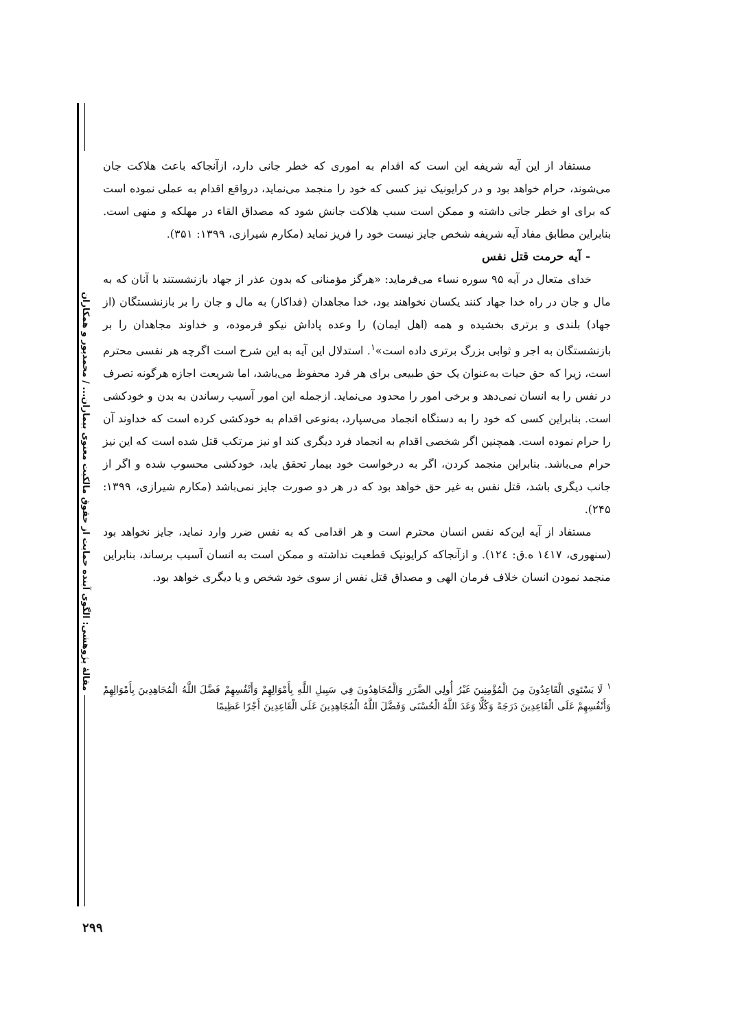مقالهٔ پژوهشی: الگوی آینده حمایت از حقوق مالکیت معنوی بیماران... / محمدپور و همکاران
مستفاد از این آیه شریفه این است که اقدام به اموری که خطر جانی دارد، ازآنجاکه باعث هلاکت جان می‌شوند، حرام خواهد بود و در کرایونیک نیز کسی که خود را منجمد می‌نماید، درواقع اقدام به عملی نموده است که برای او خطر جانی داشته و ممکن است سبب هلاکت جانش شود که مصداق القاء در مهلکه و منهی است. بنابراین مطابق مفاد آیه شریفه شخص جایز نیست خود را فریز نماید (مکارم شیرازی، ۱۳۹۹: ۳۵۱).
- آیه حرمت قتل نفس
خدای متعال در آیه ۹۵ سوره نساء می‌فرماید: «هرگز مؤمنانی که بدون عذر از جهاد بازنشستند با آنان که به مال و جان در راه خدا جهاد کنند یکسان نخواهند بود، خدا مجاهدان (فداکار) به مال و جان را بر بازنشستگان (از جهاد) بلندی و برتری بخشیده و همه (اهل ایمان) را وعده پاداش نیکو فرموده، و خداوند مجاهدان را بر بازنشستگان به اجر و ثوابی بزرگ برتری داده است»<sup>۱</sup>. استدلال این آیه به این شرح است اگرچه هر نفسی محترم است، زیرا که حق حیات به‌عنوان یک حق طبیعی برای هر فرد محفوظ می‌باشد، اما شریعت اجازه هرگونه تصرف در نفس را به انسان نمی‌دهد و برخی امور را محدود می‌نماید. ازجمله این امور آسیب رساندن به بدن و خودکشی است. بنابراین کسی که خود را به دستگاه انجماد می‌سپارد، به‌نوعی اقدام به خودکشی کرده است که خداوند آن را حرام نموده است. همچنین اگر شخصی اقدام به انجماد فرد دیگری کند او نیز مرتکب قتل شده است که این نیز حرام می‌باشد. بنابراین منجمد کردن، اگر به درخواست خود بیمار تحقق یابد، خودکشی محسوب شده و اگر از جانب دیگری باشد، قتل نفس به غیر حق خواهد بود که در هر دو صورت جایز نمی‌باشد (مکارم شیرازی، ۱۳۹۹: ۲۴۵).
مستفاد از آیه این‌که نفس انسان محترم است و هر اقدامی که به نفس ضرر وارد نماید، جایز نخواهد بود (سنهوری، ١٤١٧ ه.ق: ١٢٤). و ازآنجاکه کرایونیک قطعیت نداشته و ممکن است به انسان آسیب برساند، بنابراین منجمد نمودن انسان خلاف فرمان الهی و مصداق قتل نفس از سوی خود شخص و یا دیگری خواهد بود.
<sup>۱</sup> لَا يَسْتَوِي الْقَاعِدُونَ مِنَ الْمُؤْمِنِينَ غَيْرُ أُولِي الضَّرَرِ وَالْمُجَاهِدُونَ فِي سَبِيلِ اللَّهِ بِأَمْوَالِهِمْ وَأَنْفُسِهِمْ فَضَّلَ اللَّهُ الْمُجَاهِدِينَ بِأَمْوَالِهِمْ وَأَنْفُسِهِمْ عَلَى الْقَاعِدِينَ دَرَجَةً وَكُلًّا وَعَدَ اللَّهُ الْحُسْنَى وَفَضَّلَ اللَّهُ الْمُجَاهِدِينَ عَلَى الْقَاعِدِينَ أَجْرًا عَظِيمًا
۲۹۹